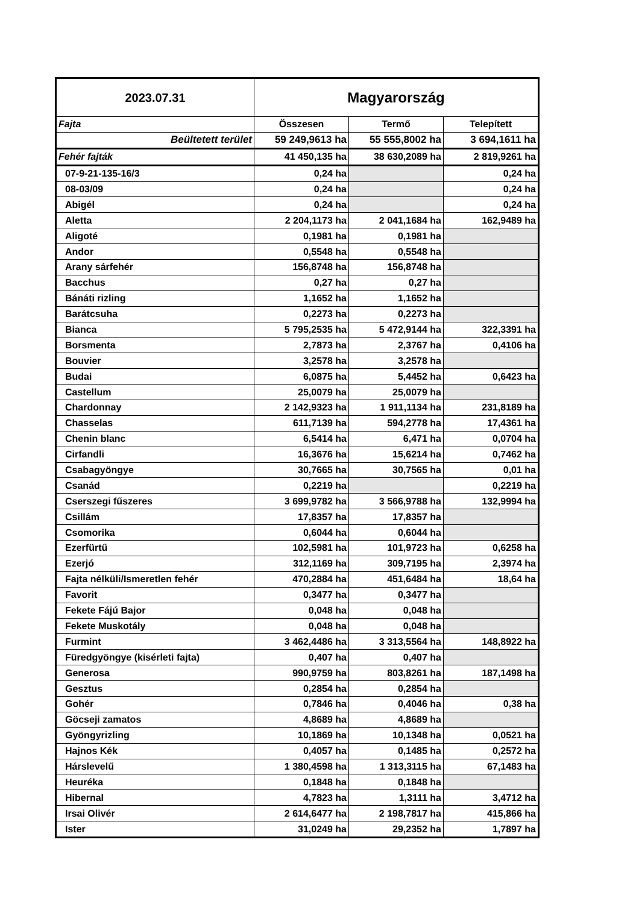| 2023.07.31 | Magyarország | | |
| --- | --- | --- | --- |
| Fajta | Összesen | Termő | Telepített |
| Beültetett terület | 59 249,9613 ha | 55 555,8002 ha | 3 694,1611 ha |
| Fehér fajták | 41 450,135 ha | 38 630,2089 ha | 2 819,9261 ha |
| 07-9-21-135-16/3 | 0,24 ha | | 0,24 ha |
| 08-03/09 | 0,24 ha | | 0,24 ha |
| Abigél | 0,24 ha | | 0,24 ha |
| Aletta | 2 204,1173 ha | 2 041,1684 ha | 162,9489 ha |
| Aligoté | 0,1981 ha | 0,1981 ha | |
| Andor | 0,5548 ha | 0,5548 ha | |
| Arany sárfehér | 156,8748 ha | 156,8748 ha | |
| Bacchus | 0,27 ha | 0,27 ha | |
| Bánáti rizling | 1,1652 ha | 1,1652 ha | |
| Barátcsuha | 0,2273 ha | 0,2273 ha | |
| Bianca | 5 795,2535 ha | 5 472,9144 ha | 322,3391 ha |
| Borsmenta | 2,7873 ha | 2,3767 ha | 0,4106 ha |
| Bouvier | 3,2578 ha | 3,2578 ha | |
| Budai | 6,0875 ha | 5,4452 ha | 0,6423 ha |
| Castellum | 25,0079 ha | 25,0079 ha | |
| Chardonnay | 2 142,9323 ha | 1 911,1134 ha | 231,8189 ha |
| Chasselas | 611,7139 ha | 594,2778 ha | 17,4361 ha |
| Chenin blanc | 6,5414 ha | 6,471 ha | 0,0704 ha |
| Cirfandli | 16,3676 ha | 15,6214 ha | 0,7462 ha |
| Csabagyöngye | 30,7665 ha | 30,7565 ha | 0,01 ha |
| Csanád | 0,2219 ha | | 0,2219 ha |
| Cserszegi fűszeres | 3 699,9782 ha | 3 566,9788 ha | 132,9994 ha |
| Csillám | 17,8357 ha | 17,8357 ha | |
| Csomorika | 0,6044 ha | 0,6044 ha | |
| Ezerfürtű | 102,5981 ha | 101,9723 ha | 0,6258 ha |
| Ezerjó | 312,1169 ha | 309,7195 ha | 2,3974 ha |
| Fajta nélküli/Ismeretlen fehér | 470,2884 ha | 451,6484 ha | 18,64 ha |
| Favorit | 0,3477 ha | 0,3477 ha | |
| Fekete Fájú Bajor | 0,048 ha | 0,048 ha | |
| Fekete Muskotály | 0,048 ha | 0,048 ha | |
| Furmint | 3 462,4486 ha | 3 313,5564 ha | 148,8922 ha |
| Füredgyöngye (kisérleti fajta) | 0,407 ha | 0,407 ha | |
| Generosa | 990,9759 ha | 803,8261 ha | 187,1498 ha |
| Gesztus | 0,2854 ha | 0,2854 ha | |
| Gohér | 0,7846 ha | 0,4046 ha | 0,38 ha |
| Göcseji zamatos | 4,8689 ha | 4,8689 ha | |
| Gyöngyrizling | 10,1869 ha | 10,1348 ha | 0,0521 ha |
| Hajnos Kék | 0,4057 ha | 0,1485 ha | 0,2572 ha |
| Hárslevelű | 1 380,4598 ha | 1 313,3115 ha | 67,1483 ha |
| Heuréka | 0,1848 ha | 0,1848 ha | |
| Hibernal | 4,7823 ha | 1,3111 ha | 3,4712 ha |
| Irsai Olivér | 2 614,6477 ha | 2 198,7817 ha | 415,866 ha |
| Ister | 31,0249 ha | 29,2352 ha | 1,7897 ha |